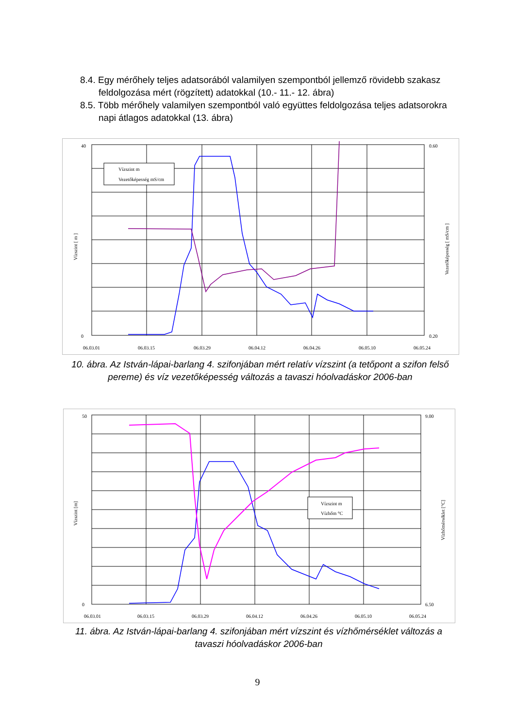8.4. Egy mérőhely teljes adatsorából valamilyen szempontból jellemző rövidebb szakasz feldolgozása mért (rögzített) adatokkal (10.- 11.- 12. ábra)
8.5. Több mérőhely valamilyen szempontból való együttes feldolgozása teljes adatsorokra napi átlagos adatokkal (13. ábra)
Vízszint m
Vezetőképesség mS/cm
40
0
06.03.01
06.03.15
06.03.29
06.04.12
06.04.26
06.05.10
06.05.24
0.60
0.20
Vízszint [ m ]
Vezetőképesség [ mS/cm ]
10. ábra. Az István-lápai-barlang 4. szifonjában mért relatív vízszint (a tetőpont a szifon felső pereme) és víz vezetőképesség változás a tavaszi hóolvadáskor 2006-ban
Vízszint m
Vízhőm °C
50
0
06.03.01
06.03.15
06.03.29
06.04.12
06.04.26
06.05.10
06.05.24
9.00
6.50
Vízszint [m]
Vízhőmérséklet [°C]
11. ábra. Az István-lápai-barlang 4. szifonjában mért vízszint és vízhőmérséklet változás a tavaszi hóolvadáskor 2006-ban
9